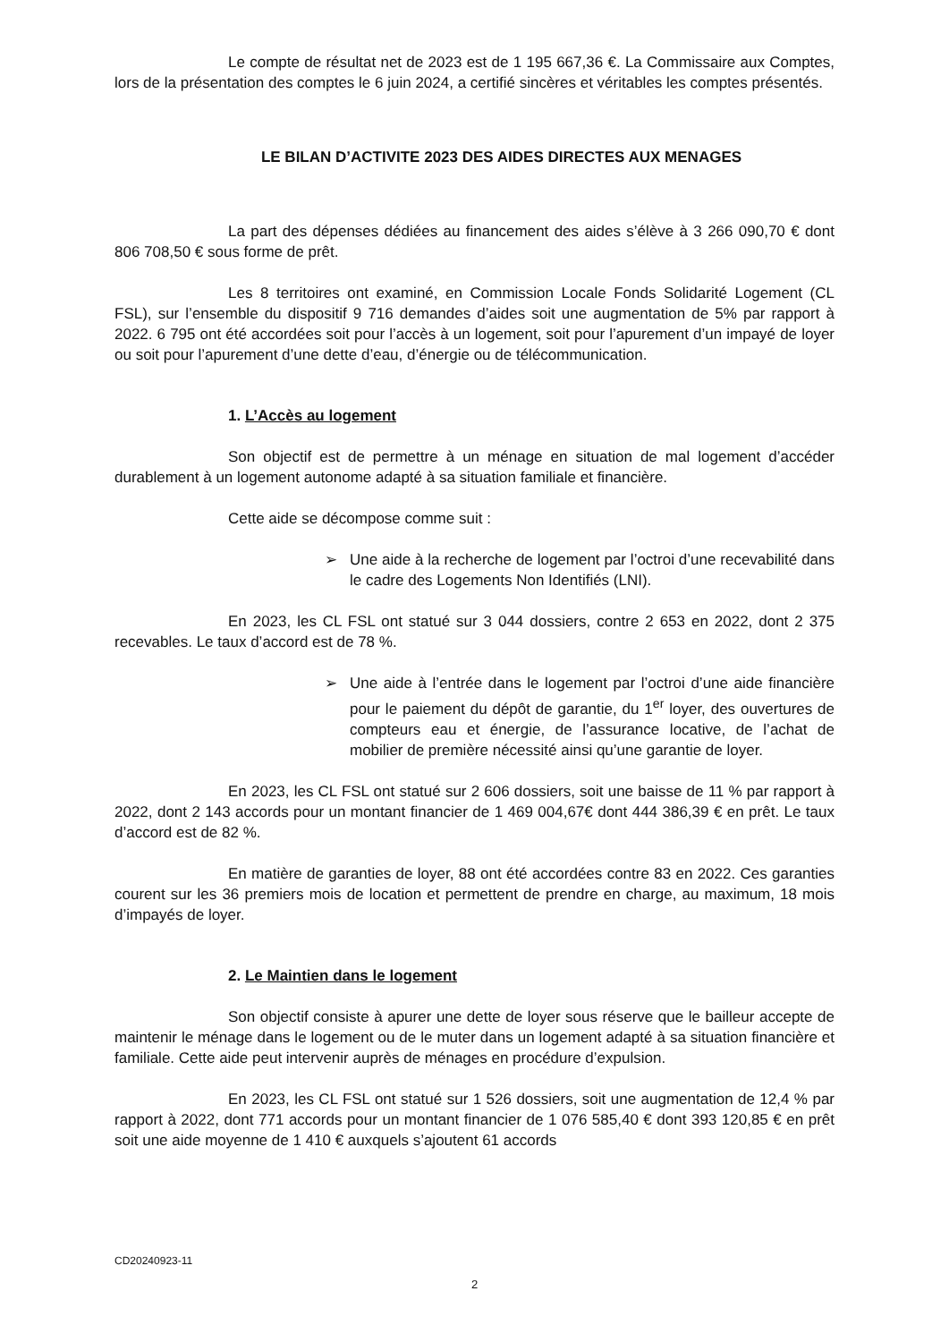Le compte de résultat net de 2023 est de 1 195 667,36 €. La Commissaire aux Comptes, lors de la présentation des comptes le 6 juin 2024, a certifié sincères et véritables les comptes présentés.
LE BILAN D’ACTIVITE 2023 DES AIDES DIRECTES AUX MENAGES
La part des dépenses dédiées au financement des aides s’élève à 3 266 090,70 € dont 806 708,50 € sous forme de prêt.
Les 8 territoires ont examiné, en Commission Locale Fonds Solidarité Logement (CL FSL), sur l’ensemble du dispositif 9 716 demandes d’aides soit une augmentation de 5% par rapport à 2022. 6 795 ont été accordées soit pour l’accès à un logement, soit pour l’apurement d’un impayé de loyer ou soit pour l’apurement d’une dette d’eau, d’énergie ou de télécommunication.
1. L’Accès au logement
Son objectif est de permettre à un ménage en situation de mal logement d’accéder durablement à un logement autonome adapté à sa situation familiale et financière.
Cette aide se décompose comme suit :
➢ Une aide à la recherche de logement par l’octroi d’une recevabilité dans le cadre des Logements Non Identifiés (LNI).
En 2023, les CL FSL ont statué sur 3 044 dossiers, contre 2 653 en 2022, dont 2 375 recevables. Le taux d’accord est de 78 %.
➢ Une aide à l’entrée dans le logement par l’octroi d’une aide financière pour le paiement du dépôt de garantie, du 1<sup>er</sup> loyer, des ouvertures de compteurs eau et énergie, de l’assurance locative, de l’achat de mobilier de première nécessité ainsi qu’une garantie de loyer.
En 2023, les CL FSL ont statué sur 2 606 dossiers, soit une baisse de 11 % par rapport à 2022, dont 2 143 accords pour un montant financier de 1 469 004,67€ dont 444 386,39 € en prêt. Le taux d’accord est de 82 %.
En matière de garanties de loyer, 88 ont été accordées contre 83 en 2022. Ces garanties courent sur les 36 premiers mois de location et permettent de prendre en charge, au maximum, 18 mois d’impayés de loyer.
2. Le Maintien dans le logement
Son objectif consiste à apurer une dette de loyer sous réserve que le bailleur accepte de maintenir le ménage dans le logement ou de le muter dans un logement adapté à sa situation financière et familiale. Cette aide peut intervenir auprès de ménages en procédure d’expulsion.
En 2023, les CL FSL ont statué sur 1 526 dossiers, soit une augmentation de 12,4 % par rapport à 2022, dont 771 accords pour un montant financier de 1 076 585,40 € dont 393 120,85 € en prêt soit une aide moyenne de 1 410 € auxquels s’ajoutent 61 accords
CD20240923-11
2